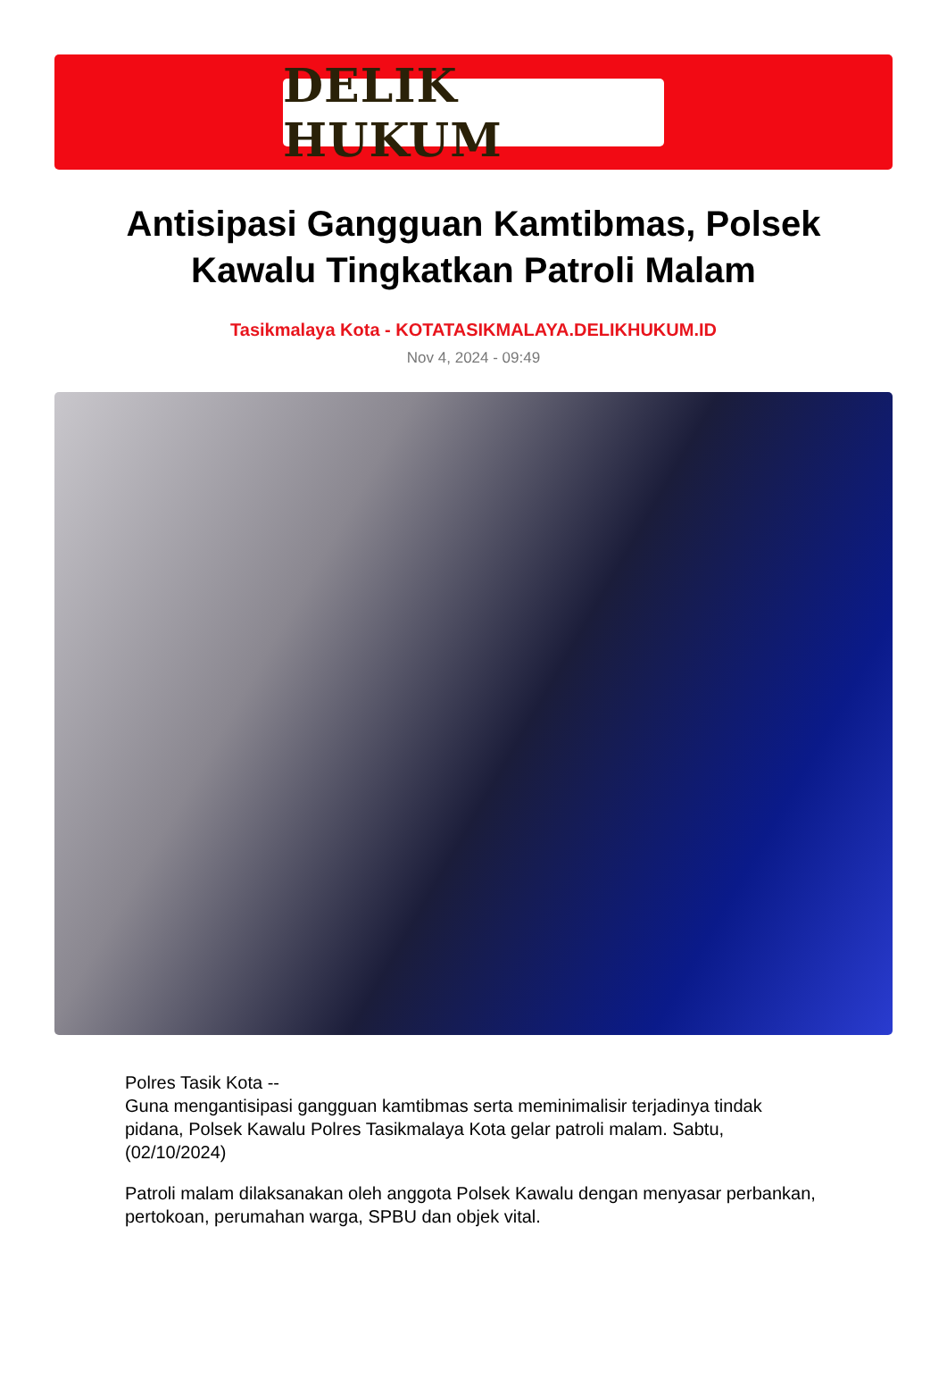DELIK HUKUM
Antisipasi Gangguan Kamtibmas, Polsek Kawalu Tingkatkan Patroli Malam
Tasikmalaya Kota - KOTATASIKMALAYA.DELIKHUKUM.ID
Nov 4, 2024 - 09:49
Polres Tasik Kota --
Guna mengantisipasi gangguan kamtibmas serta meminimalisir terjadinya tindak pidana, Polsek Kawalu Polres Tasikmalaya Kota gelar patroli malam. Sabtu,(02/10/2024)
Patroli malam dilaksanakan oleh anggota Polsek Kawalu dengan menyasar perbankan, pertokoan, perumahan warga, SPBU dan objek vital.